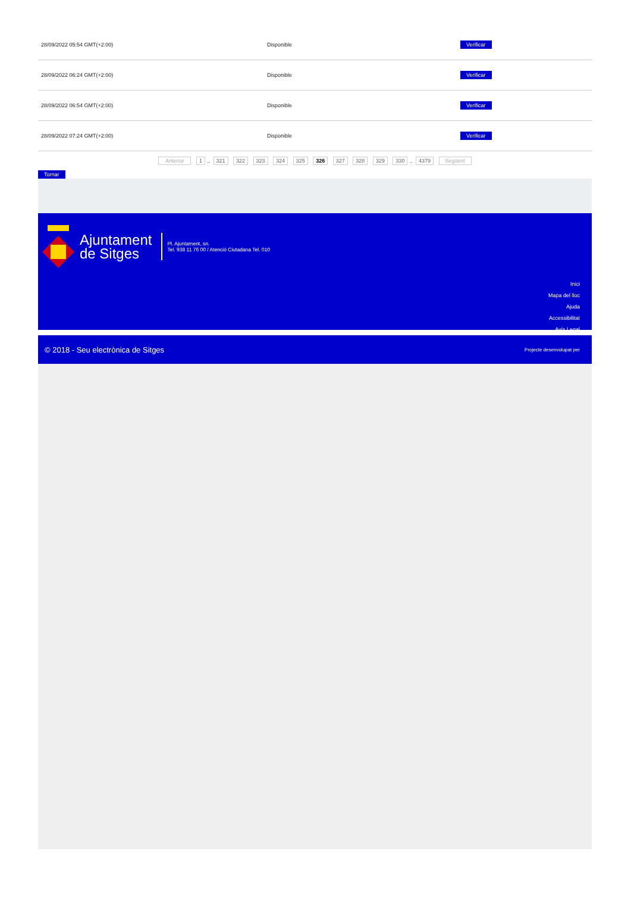| 28/09/2022 05:54 GMT(+2:00) | Disponible | Verificar |
| 28/09/2022 06:24 GMT(+2:00) | Disponible | Verificar |
| 28/09/2022 06:54 GMT(+2:00) | Disponible | Verificar |
| 28/09/2022 07:24 GMT(+2:00) | Disponible | Verificar |
Anterior 1.. 321 322 323 324 325 326 327 328 329 330.. 4379 Següent
Tornar
Ajuntament
de Sitges
Pl. Ajuntament, sn.
Tel. 938 11 76 00 / Atenció Ciutadana Tel. 010
Inici
Mapa del lloc
Ajuda
Accessibilitat
Avís Legal
© 2018 - Seu electrònica de Sitges Projecte desenvolupat per